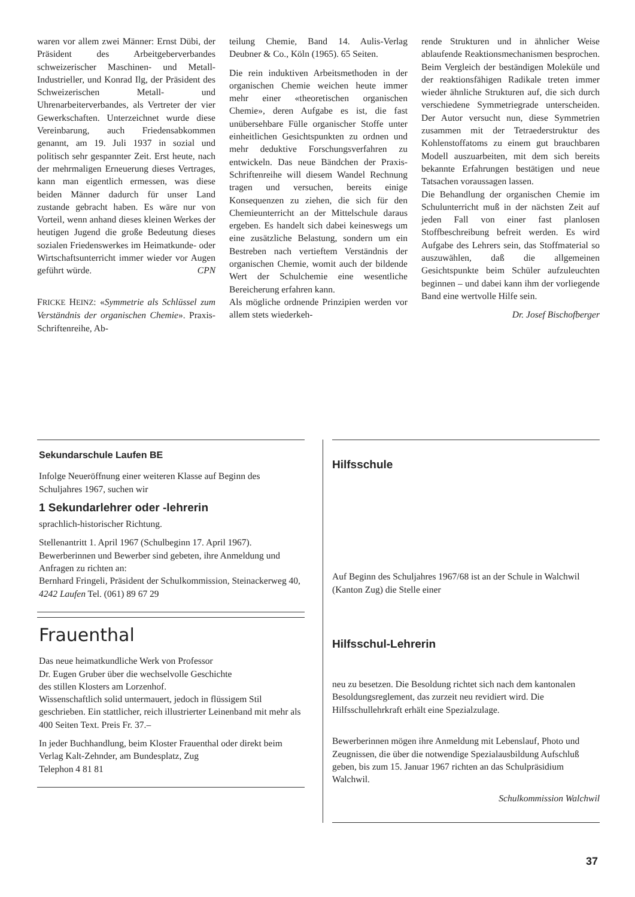waren vor allem zwei Männer: Ernst Dübi, der Präsident des Arbeitgeberverbandes schweizerischer Maschinen- und Metall-Industrieller, und Konrad Ilg, der Präsident des Schweizerischen Metall- und Uhrenarbeiterverbandes, als Vertreter der vier Gewerkschaften. Unterzeichnet wurde diese Vereinbarung, auch Friedensabkommen genannt, am 19. Juli 1937 in sozial und politisch sehr gespannter Zeit. Erst heute, nach der mehrmaligen Erneuerung dieses Vertrages, kann man eigentlich ermessen, was diese beiden Männer dadurch für unser Land zustande gebracht haben. Es wäre nur von Vorteil, wenn anhand dieses kleinen Werkes der heutigen Jugend die große Bedeutung dieses sozialen Friedenswerkes im Heimatkunde- oder Wirtschaftsunterricht immer wieder vor Augen geführt würde. CPN
FRICKE HEINZ: «Symmetrie als Schlüssel zum Verständnis der organischen Chemie». Praxis-Schriftenreihe, Ab-
teilung Chemie, Band 14. Aulis-Verlag Deubner & Co., Köln (1965). 65 Seiten.
Die rein induktiven Arbeitsmethoden in der organischen Chemie weichen heute immer mehr einer «theoretischen organischen Chemie», deren Aufgabe es ist, die fast unübersehbare Fülle organischer Stoffe unter einheitlichen Gesichtspunkten zu ordnen und mehr deduktive Forschungsverfahren zu entwickeln. Das neue Bändchen der Praxis-Schriftenreihe will diesem Wandel Rechnung tragen und versuchen, bereits einige Konsequenzen zu ziehen, die sich für den Chemieunterricht an der Mittelschule daraus ergeben. Es handelt sich dabei keineswegs um eine zusätzliche Belastung, sondern um ein Bestreben nach vertieftem Verständnis der organischen Chemie, womit auch der bildende Wert der Schulchemie eine wesentliche Bereicherung erfahren kann.
Als mögliche ordnende Prinzipien werden vor allem stets wiederkeh-
rende Strukturen und in ähnlicher Weise ablaufende Reaktionsmechanismen besprochen. Beim Vergleich der beständigen Moleküle und der reaktionsfähigen Radikale treten immer wieder ähnliche Strukturen auf, die sich durch verschiedene Symmetriegrade unterscheiden. Der Autor versucht nun, diese Symmetrien zusammen mit der Tetraederstruktur des Kohlenstoffatoms zu einem gut brauchbaren Modell auszuarbeiten, mit dem sich bereits bekannte Erfahrungen bestätigen und neue Tatsachen voraussagen lassen.
Die Behandlung der organischen Chemie im Schulunterricht muß in der nächsten Zeit auf jeden Fall von einer fast planlosen Stoffbeschreibung befreit werden. Es wird Aufgabe des Lehrers sein, das Stoffmaterial so auszuwählen, daß die allgemeinen Gesichtspunkte beim Schüler aufzuleuchten beginnen – und dabei kann ihm der vorliegende Band eine wertvolle Hilfe sein.
Dr. Josef Bischofberger
Sekundarschule Laufen BE
Infolge Neueröffnung einer weiteren Klasse auf Beginn des Schuljahres 1967, suchen wir
1 Sekundarlehrer oder -lehrerin
sprachlich-historischer Richtung.
Stellenantritt 1. April 1967 (Schulbeginn 17. April 1967).
Bewerberinnen und Bewerber sind gebeten, ihre Anmeldung und Anfragen zu richten an:
Bernhard Fringeli, Präsident der Schulkommission, Steinackerweg 40, 4242 Laufen Tel. (061) 89 67 29
Frauenthal
Das neue heimatkundliche Werk von Professor
Dr. Eugen Gruber über die wechselvolle Geschichte
des stillen Klosters am Lorzenhof.
Wissenschaftlich solid untermauert, jedoch in flüssigem Stil geschrieben. Ein stattlicher, reich illustrierter Leinenband mit mehr als 400 Seiten Text. Preis Fr. 37.–
In jeder Buchhandlung, beim Kloster Frauenthal oder direkt beim
Verlag Kalt-Zehnder, am Bundesplatz, Zug
Telephon 4 81 81
Hilfsschule
Auf Beginn des Schuljahres 1967/68 ist an der Schule in Walchwil (Kanton Zug) die Stelle einer
Hilfsschul-Lehrerin
neu zu besetzen. Die Besoldung richtet sich nach dem kantonalen Besoldungsreglement, das zurzeit neu revidiert wird. Die Hilfsschullehrkraft erhält eine Spezialzulage.
Bewerberinnen mögen ihre Anmeldung mit Lebenslauf, Photo und Zeugnissen, die über die notwendige Spezialausbildung Aufschluß geben, bis zum 15. Januar 1967 richten an das Schulpräsidium Walchwil.
Schulkommission Walchwil
37